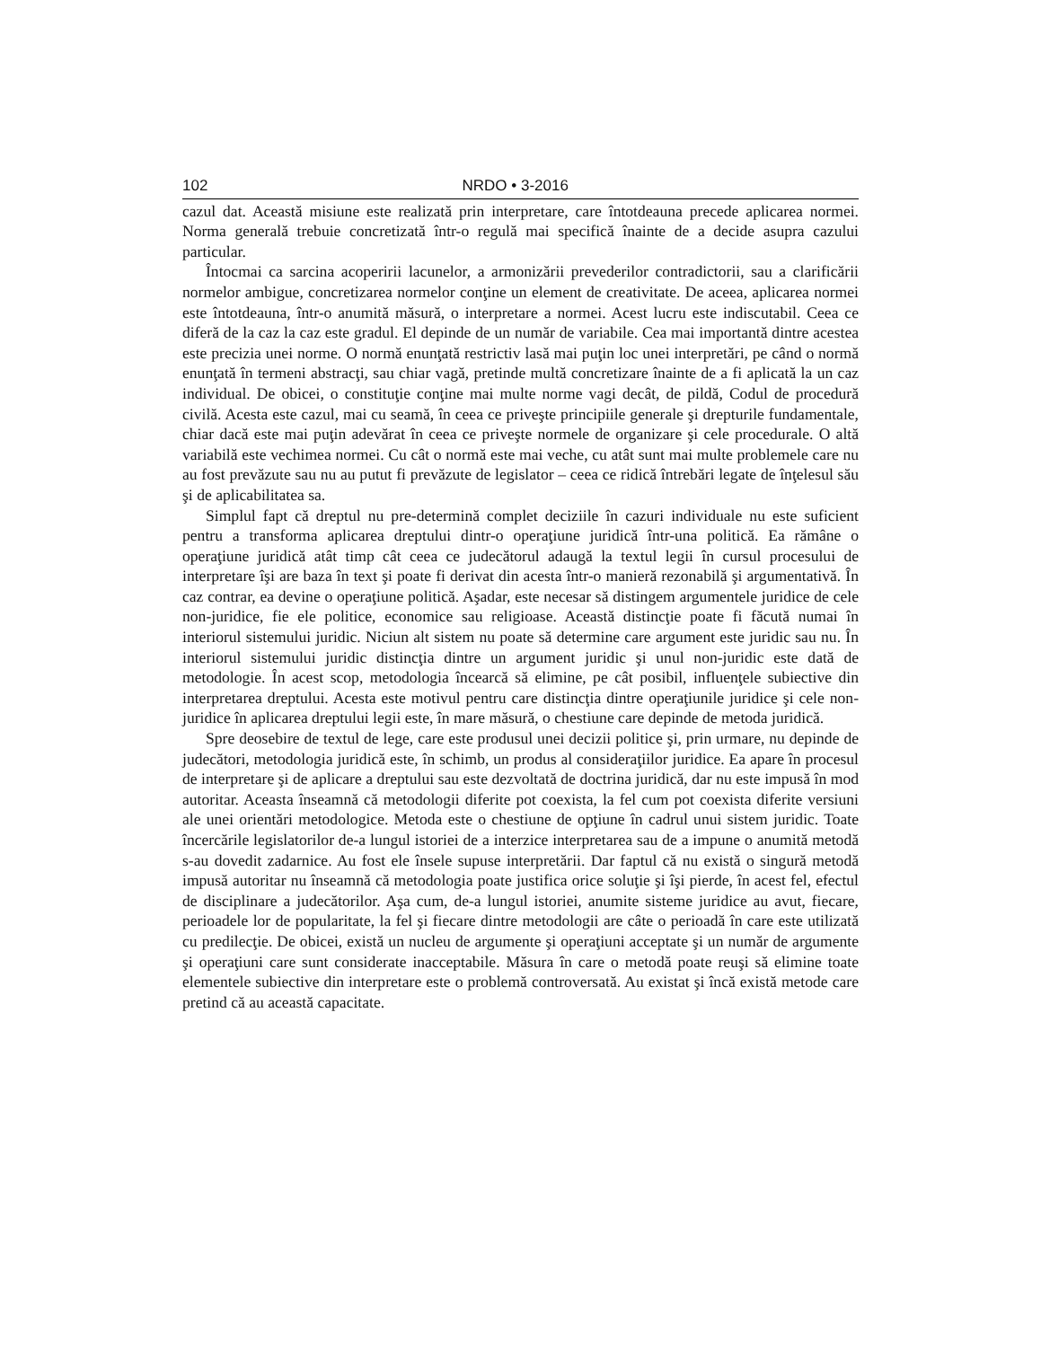102 NRDO • 3-2016
cazul dat. Această misiune este realizată prin interpretare, care întotdeauna precede aplicarea normei. Norma generală trebuie concretizată într-o regulă mai specifică înainte de a decide asupra cazului particular.
Întocmai ca sarcina acoperirii lacunelor, a armonizării prevederilor contradictorii, sau a clarificării normelor ambigue, concretizarea normelor conţine un element de creativitate. De aceea, aplicarea normei este întotdeauna, într-o anumită măsură, o interpretare a normei. Acest lucru este indiscutabil. Ceea ce diferă de la caz la caz este gradul. El depinde de un număr de variabile. Cea mai importantă dintre acestea este precizia unei norme. O normă enunţată restrictiv lasă mai puţin loc unei interpretări, pe când o normă enunţată în termeni abstracţi, sau chiar vagă, pretinde multă concretizare înainte de a fi aplicată la un caz individual. De obicei, o constituţie conţine mai multe norme vagi decât, de pildă, Codul de procedură civilă. Acesta este cazul, mai cu seamă, în ceea ce priveşte principiile generale şi drepturile fundamentale, chiar dacă este mai puţin adevărat în ceea ce priveşte normele de organizare şi cele procedurale. O altă variabilă este vechimea normei. Cu cât o normă este mai veche, cu atât sunt mai multe problemele care nu au fost prevăzute sau nu au putut fi prevăzute de legislator – ceea ce ridică întrebări legate de înţelesul său şi de aplicabilitatea sa.
Simplul fapt că dreptul nu pre-determină complet deciziile în cazuri individuale nu este suficient pentru a transforma aplicarea dreptului dintr-o operaţiune juridică într-una politică. Ea rămâne o operaţiune juridică atât timp cât ceea ce judecătorul adaugă la textul legii în cursul procesului de interpretare îşi are baza în text şi poate fi derivat din acesta într-o manieră rezonabilă şi argumentativă. În caz contrar, ea devine o operaţiune politică. Aşadar, este necesar să distingem argumentele juridice de cele non-juridice, fie ele politice, economice sau religioase. Această distincţie poate fi făcută numai în interiorul sistemului juridic. Niciun alt sistem nu poate să determine care argument este juridic sau nu. În interiorul sistemului juridic distincţia dintre un argument juridic şi unul non-juridic este dată de metodologie. În acest scop, metodologia încearcă să elimine, pe cât posibil, influenţele subiective din interpretarea dreptului. Acesta este motivul pentru care distincţia dintre operaţiunile juridice şi cele non-juridice în aplicarea dreptului legii este, în mare măsură, o chestiune care depinde de metoda juridică.
Spre deosebire de textul de lege, care este produsul unei decizii politice şi, prin urmare, nu depinde de judecători, metodologia juridică este, în schimb, un produs al consideraţiilor juridice. Ea apare în procesul de interpretare şi de aplicare a dreptului sau este dezvoltată de doctrina juridică, dar nu este impusă în mod autoritar. Aceasta înseamnă că metodologii diferite pot coexista, la fel cum pot coexista diferite versiuni ale unei orientări metodologice. Metoda este o chestiune de opţiune în cadrul unui sistem juridic. Toate încercările legislatorilor de-a lungul istoriei de a interzice interpretarea sau de a impune o anumită metodă s-au dovedit zadarnice. Au fost ele însele supuse interpretării. Dar faptul că nu există o singură metodă impusă autoritar nu înseamnă că metodologia poate justifica orice soluţie şi îşi pierde, în acest fel, efectul de disciplinare a judecătorilor. Aşa cum, de-a lungul istoriei, anumite sisteme juridice au avut, fiecare, perioadele lor de popularitate, la fel şi fiecare dintre metodologii are câte o perioadă în care este utilizată cu predilecţie. De obicei, există un nucleu de argumente şi operaţiuni acceptate şi un număr de argumente şi operaţiuni care sunt considerate inacceptabile. Măsura în care o metodă poate reuşi să elimine toate elementele subiective din interpretare este o problemă controversată. Au existat şi încă există metode care pretind că au această capacitate.